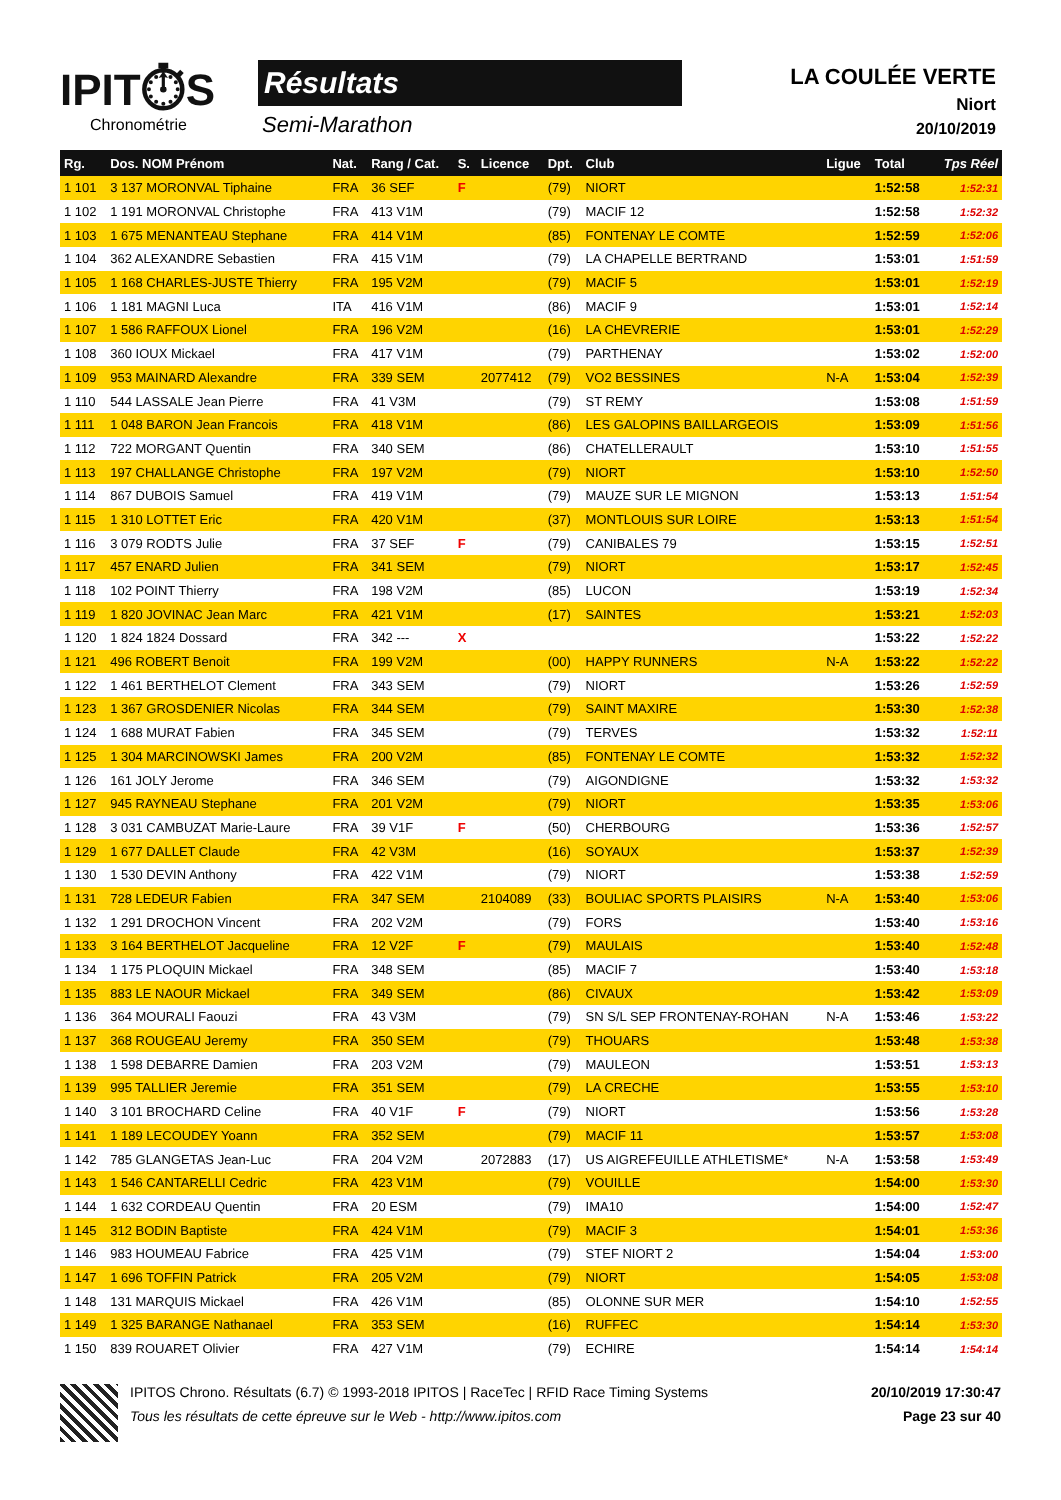IPIT⏱S
Chronométrie
Résultats
Semi-Marathon
LA COULÉE VERTE
Niort
20/10/2019
| Rg. | Dos. NOM Prénom | Nat. | Rang / Cat. | S. | Licence | Dpt. | Club | Ligue | Total | Tps Réel |
| --- | --- | --- | --- | --- | --- | --- | --- | --- | --- | --- |
| 1 101 | 3 137 MORONVAL Tiphaine | FRA | 36 SEF | F | | (79) | NIORT | | 1:52:58 | 1:52:31 |
| 1 102 | 1 191 MORONVAL Christophe | FRA | 413 V1M | | | (79) | MACIF 12 | | 1:52:58 | 1:52:32 |
| 1 103 | 1 675 MENANTEAU Stephane | FRA | 414 V1M | | | (85) | FONTENAY LE COMTE | | 1:52:59 | 1:52:06 |
| 1 104 | 362 ALEXANDRE Sebastien | FRA | 415 V1M | | | (79) | LA CHAPELLE BERTRAND | | 1:53:01 | 1:51:59 |
| 1 105 | 1 168 CHARLES-JUSTE Thierry | FRA | 195 V2M | | | (79) | MACIF 5 | | 1:53:01 | 1:52:19 |
| 1 106 | 1 181 MAGNI Luca | ITA | 416 V1M | | | (86) | MACIF 9 | | 1:53:01 | 1:52:14 |
| 1 107 | 1 586 RAFFOUX Lionel | FRA | 196 V2M | | | (16) | LA CHEVRERIE | | 1:53:01 | 1:52:29 |
| 1 108 | 360 IOUX Mickael | FRA | 417 V1M | | | (79) | PARTHENAY | | 1:53:02 | 1:52:00 |
| 1 109 | 953 MAINARD Alexandre | FRA | 339 SEM | | 2077412 | (79) | VO2 BESSINES | N-A | 1:53:04 | 1:52:39 |
| 1 110 | 544 LASSALE Jean Pierre | FRA | 41 V3M | | | (79) | ST REMY | | 1:53:08 | 1:51:59 |
| 1 111 | 1 048 BARON Jean Francois | FRA | 418 V1M | | | (86) | LES GALOPINS BAILLARGEOIS | | 1:53:09 | 1:51:56 |
| 1 112 | 722 MORGANT Quentin | FRA | 340 SEM | | | (86) | CHATELLERAULT | | 1:53:10 | 1:51:55 |
| 1 113 | 197 CHALLANGE Christophe | FRA | 197 V2M | | | (79) | NIORT | | 1:53:10 | 1:52:50 |
| 1 114 | 867 DUBOIS Samuel | FRA | 419 V1M | | | (79) | MAUZE SUR LE MIGNON | | 1:53:13 | 1:51:54 |
| 1 115 | 1 310 LOTTET Eric | FRA | 420 V1M | | | (37) | MONTLOUIS SUR LOIRE | | 1:53:13 | 1:51:54 |
| 1 116 | 3 079 RODTS Julie | FRA | 37 SEF | F | | (79) | CANIBALES 79 | | 1:53:15 | 1:52:51 |
| 1 117 | 457 ENARD Julien | FRA | 341 SEM | | | (79) | NIORT | | 1:53:17 | 1:52:45 |
| 1 118 | 102 POINT Thierry | FRA | 198 V2M | | | (85) | LUCON | | 1:53:19 | 1:52:34 |
| 1 119 | 1 820 JOVINAC Jean Marc | FRA | 421 V1M | | | (17) | SAINTES | | 1:53:21 | 1:52:03 |
| 1 120 | 1 824 1824 Dossard | FRA | 342 --- | X | | | | | 1:53:22 | 1:52:22 |
| 1 121 | 496 ROBERT Benoit | FRA | 199 V2M | | | (00) | HAPPY RUNNERS | N-A | 1:53:22 | 1:52:22 |
| 1 122 | 1 461 BERTHELOT Clement | FRA | 343 SEM | | | (79) | NIORT | | 1:53:26 | 1:52:59 |
| 1 123 | 1 367 GROSDENIER Nicolas | FRA | 344 SEM | | | (79) | SAINT MAXIRE | | 1:53:30 | 1:52:38 |
| 1 124 | 1 688 MURAT Fabien | FRA | 345 SEM | | | (79) | TERVES | | 1:53:32 | 1:52:11 |
| 1 125 | 1 304 MARCINOWSKI James | FRA | 200 V2M | | | (85) | FONTENAY LE COMTE | | 1:53:32 | 1:52:32 |
| 1 126 | 161 JOLY Jerome | FRA | 346 SEM | | | (79) | AIGONDIGNE | | 1:53:32 | 1:53:32 |
| 1 127 | 945 RAYNEAU Stephane | FRA | 201 V2M | | | (79) | NIORT | | 1:53:35 | 1:53:06 |
| 1 128 | 3 031 CAMBUZAT Marie-Laure | FRA | 39 V1F | F | | (50) | CHERBOURG | | 1:53:36 | 1:52:57 |
| 1 129 | 1 677 DALLET Claude | FRA | 42 V3M | | | (16) | SOYAUX | | 1:53:37 | 1:52:39 |
| 1 130 | 1 530 DEVIN Anthony | FRA | 422 V1M | | | (79) | NIORT | | 1:53:38 | 1:52:59 |
| 1 131 | 728 LEDEUR Fabien | FRA | 347 SEM | | 2104089 | (33) | BOULIAC SPORTS PLAISIRS | N-A | 1:53:40 | 1:53:06 |
| 1 132 | 1 291 DROCHON Vincent | FRA | 202 V2M | | | (79) | FORS | | 1:53:40 | 1:53:16 |
| 1 133 | 3 164 BERTHELOT Jacqueline | FRA | 12 V2F | F | | (79) | MAULAIS | | 1:53:40 | 1:52:48 |
| 1 134 | 1 175 PLOQUIN Mickael | FRA | 348 SEM | | | (85) | MACIF 7 | | 1:53:40 | 1:53:18 |
| 1 135 | 883 LE NAOUR Mickael | FRA | 349 SEM | | | (86) | CIVAUX | | 1:53:42 | 1:53:09 |
| 1 136 | 364 MOURALI Faouzi | FRA | 43 V3M | | | (79) | SN S/L SEP FRONTENAY-ROHAN | N-A | 1:53:46 | 1:53:22 |
| 1 137 | 368 ROUGEAU Jeremy | FRA | 350 SEM | | | (79) | THOUARS | | 1:53:48 | 1:53:38 |
| 1 138 | 1 598 DEBARRE Damien | FRA | 203 V2M | | | (79) | MAULEON | | 1:53:51 | 1:53:13 |
| 1 139 | 995 TALLIER Jeremie | FRA | 351 SEM | | | (79) | LA CRECHE | | 1:53:55 | 1:53:10 |
| 1 140 | 3 101 BROCHARD Celine | FRA | 40 V1F | F | | (79) | NIORT | | 1:53:56 | 1:53:28 |
| 1 141 | 1 189 LECOUDEY Yoann | FRA | 352 SEM | | | (79) | MACIF 11 | | 1:53:57 | 1:53:08 |
| 1 142 | 785 GLANGETAS Jean-Luc | FRA | 204 V2M | | 2072883 | (17) | US AIGREFEUILLE ATHLETISME* | N-A | 1:53:58 | 1:53:49 |
| 1 143 | 1 546 CANTARELLI Cedric | FRA | 423 V1M | | | (79) | VOUILLE | | 1:54:00 | 1:53:30 |
| 1 144 | 1 632 CORDEAU Quentin | FRA | 20 ESM | | | (79) | IMA10 | | 1:54:00 | 1:52:47 |
| 1 145 | 312 BODIN Baptiste | FRA | 424 V1M | | | (79) | MACIF 3 | | 1:54:01 | 1:53:36 |
| 1 146 | 983 HOUMEAU Fabrice | FRA | 425 V1M | | | (79) | STEF NIORT 2 | | 1:54:04 | 1:53:00 |
| 1 147 | 1 696 TOFFIN Patrick | FRA | 205 V2M | | | (79) | NIORT | | 1:54:05 | 1:53:08 |
| 1 148 | 131 MARQUIS Mickael | FRA | 426 V1M | | | (85) | OLONNE SUR MER | | 1:54:10 | 1:52:55 |
| 1 149 | 1 325 BARANGE Nathanael | FRA | 353 SEM | | | (16) | RUFFEC | | 1:54:14 | 1:53:30 |
| 1 150 | 839 ROUARET Olivier | FRA | 427 V1M | | | (79) | ECHIRE | | 1:54:14 | 1:54:14 |
IPITOS Chrono. Résultats (6.7) © 1993-2018 IPITOS | RaceTec | RFID Race Timing Systems 20/10/2019 17:30:47
Tous les résultats de cette épreuve sur le Web - http://www.ipitos.com Page 23 sur 40